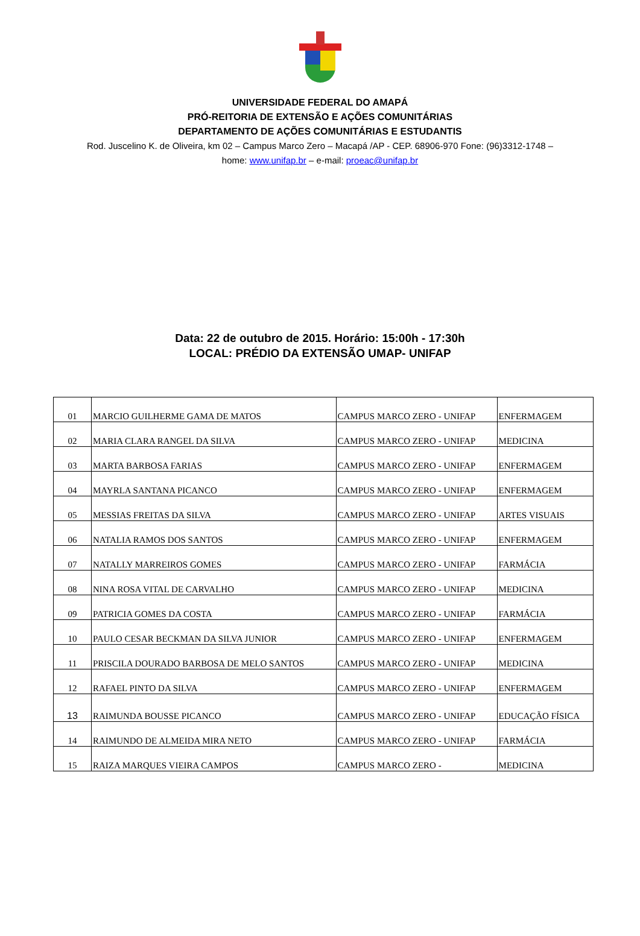UNIVERSIDADE FEDERAL DO AMAPÁ
PRÓ-REITORIA DE EXTENSÃO E AÇÕES COMUNITÁRIAS
DEPARTAMENTO DE AÇÕES COMUNITÁRIAS E ESTUDANTIS
Rod. Juscelino K. de Oliveira, km 02 – Campus Marco Zero – Macapá /AP - CEP. 68906-970 Fone: (96)3312-1748 – home: www.unifap.br – e-mail: proeac@unifap.br
Data: 22 de outubro de 2015. Horário: 15:00h - 17:30h
LOCAL: PRÉDIO DA EXTENSÃO UMAP- UNIFAP
| 01 | MARCIO GUILHERME GAMA DE MATOS | CAMPUS MARCO ZERO - UNIFAP | ENFERMAGEM |
| 02 | MARIA CLARA RANGEL DA SILVA | CAMPUS MARCO ZERO - UNIFAP | MEDICINA |
| 03 | MARTA BARBOSA FARIAS | CAMPUS MARCO ZERO - UNIFAP | ENFERMAGEM |
| 04 | MAYRLA SANTANA PICANCO | CAMPUS MARCO ZERO - UNIFAP | ENFERMAGEM |
| 05 | MESSIAS FREITAS DA SILVA | CAMPUS MARCO ZERO - UNIFAP | ARTES VISUAIS |
| 06 | NATALIA RAMOS DOS SANTOS | CAMPUS MARCO ZERO - UNIFAP | ENFERMAGEM |
| 07 | NATALLY MARREIROS GOMES | CAMPUS MARCO ZERO - UNIFAP | FARMÁCIA |
| 08 | NINA ROSA VITAL DE CARVALHO | CAMPUS MARCO ZERO - UNIFAP | MEDICINA |
| 09 | PATRICIA GOMES DA COSTA | CAMPUS MARCO ZERO - UNIFAP | FARMÁCIA |
| 10 | PAULO CESAR BECKMAN DA SILVA JUNIOR | CAMPUS MARCO ZERO - UNIFAP | ENFERMAGEM |
| 11 | PRISCILA DOURADO BARBOSA DE MELO SANTOS | CAMPUS MARCO ZERO - UNIFAP | MEDICINA |
| 12 | RAFAEL PINTO DA SILVA | CAMPUS MARCO ZERO - UNIFAP | ENFERMAGEM |
| 13 | RAIMUNDA BOUSSE PICANCO | CAMPUS MARCO ZERO - UNIFAP | EDUCAÇÃO FÍSICA |
| 14 | RAIMUNDO DE ALMEIDA MIRA NETO | CAMPUS MARCO ZERO - UNIFAP | FARMÁCIA |
| 15 | RAIZA MARQUES VIEIRA CAMPOS | CAMPUS MARCO ZERO - | MEDICINA |